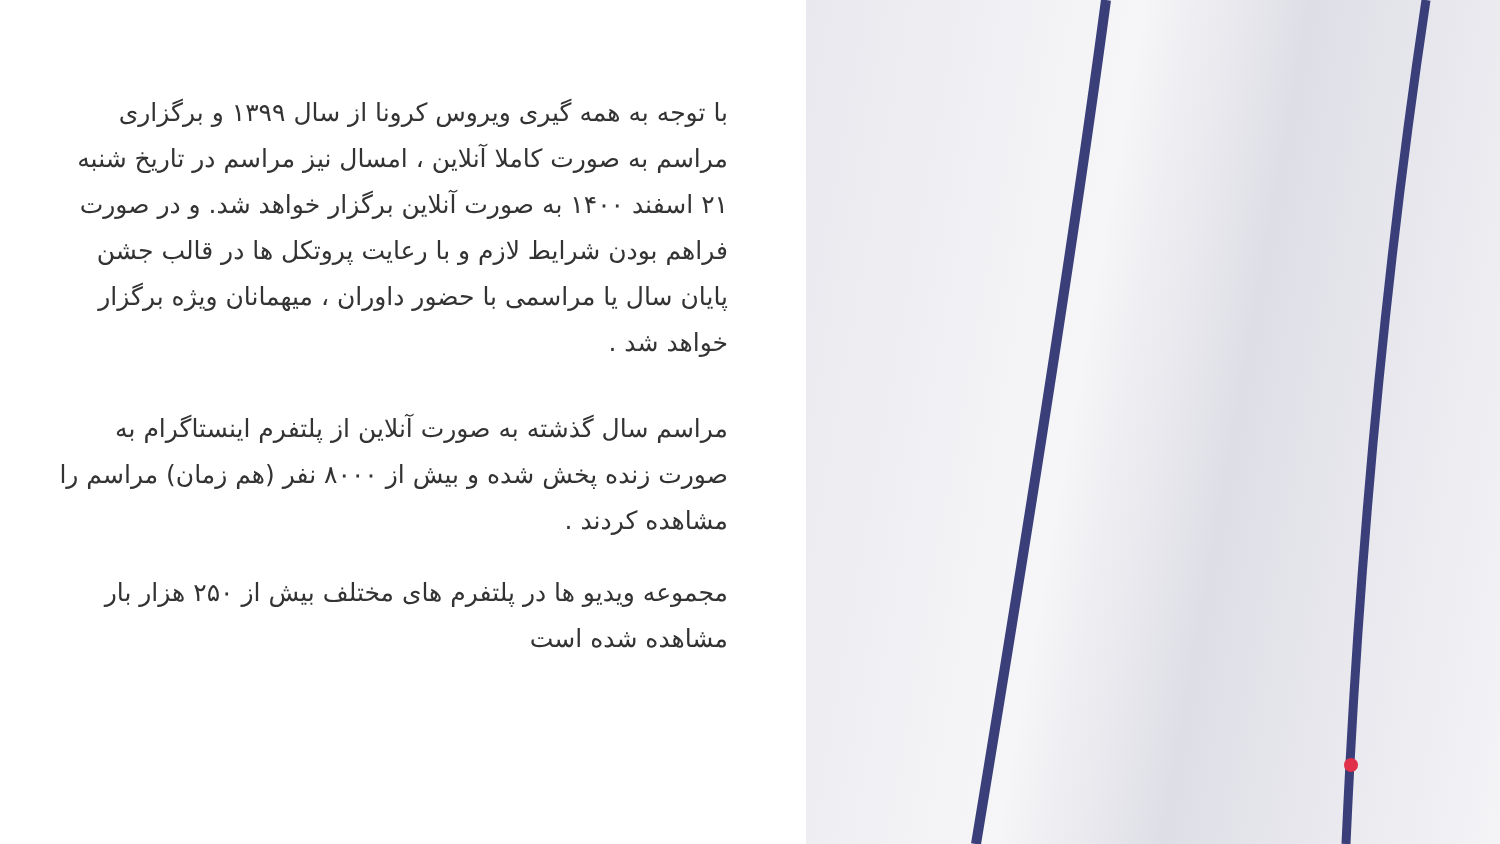با توجه به همه گیری ویروس کرونا از سال ۱۳۹۹ و برگزاری مراسم به صورت کاملا آنلاین ، امسال نیز مراسم در تاریخ شنبه ۲۱ اسفند ۱۴۰۰ به صورت آنلاین برگزار خواهد شد. و در صورت فراهم بودن شرایط لازم و با رعایت پروتکل ها در قالب جشن پایان سال یا مراسمی با حضور داوران ، میهمانان ویژه برگزار خواهد شد .
مراسم سال گذشته به صورت آنلاین از پلتفرم اینستاگرام به صورت زنده پخش شده و بیش از ۸۰۰۰ نفر (هم زمان) مراسم را مشاهده کردند .
مجموعه ویدیو ها در پلتفرم های مختلف بیش از ۲۵۰ هزار بار مشاهده شده است